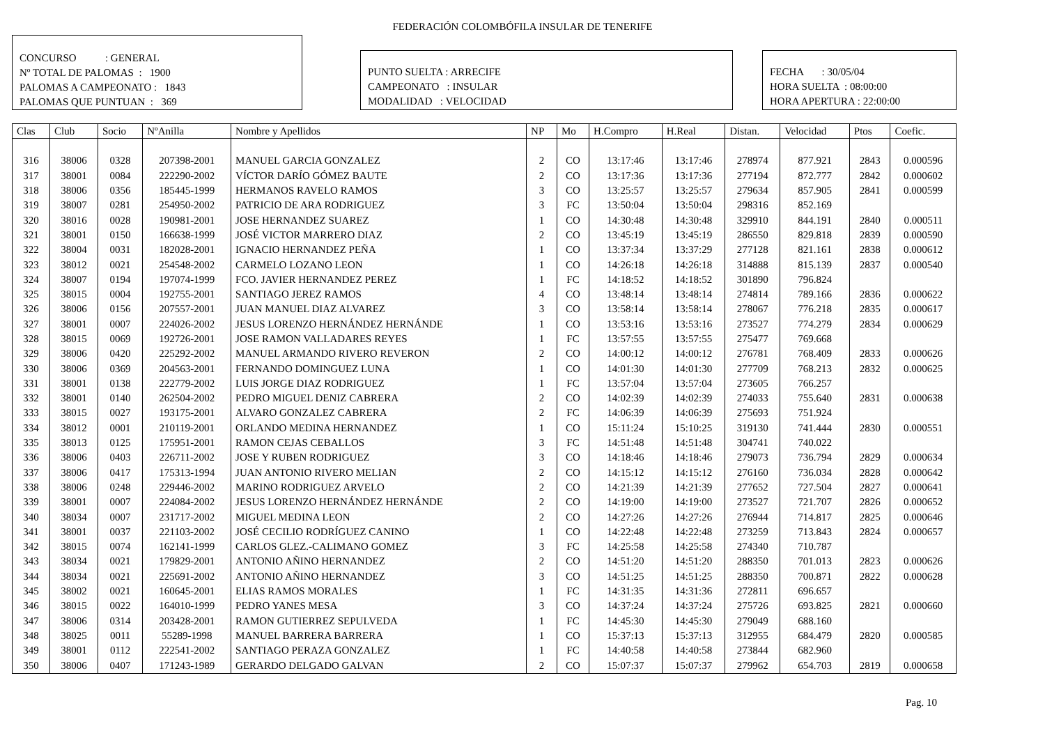FEDERACIÓN COLOMBÓFILA INSULAR DE TENERIFE
CONCURSO : GENERAL
Nº TOTAL DE PALOMAS : 1900
PALOMAS A CAMPEONATO : 1843
PALOMAS QUE PUNTUAN : 369
PUNTO SUELTA : ARRECIFE
CAMPEONATO : INSULAR
MODALIDAD : VELOCIDAD
FECHA : 30/05/04
HORA SUELTA : 08:00:00
HORA APERTURA : 22:00:00
| Clas | Club | Socio | NºAnilla | Nombre y Apellidos | NP | Mo | H.Compro | H.Real | Distan. | Velocidad | Ptos | Coefic. |
| --- | --- | --- | --- | --- | --- | --- | --- | --- | --- | --- | --- | --- |
| 316 | 38006 | 0328 | 207398-2001 | MANUEL GARCIA GONZALEZ | 2 | CO | 13:17:46 | 13:17:46 | 278974 | 877.921 | 2843 | 0.000596 |
| 317 | 38001 | 0084 | 222290-2002 | VÍCTOR DARÍO GÓMEZ BAUTE | 2 | CO | 13:17:36 | 13:17:36 | 277194 | 872.777 | 2842 | 0.000602 |
| 318 | 38006 | 0356 | 185445-1999 | HERMANOS RAVELO RAMOS | 3 | CO | 13:25:57 | 13:25:57 | 279634 | 857.905 | 2841 | 0.000599 |
| 319 | 38007 | 0281 | 254950-2002 | PATRICIO DE ARA RODRIGUEZ | 3 | FC | 13:50:04 | 13:50:04 | 298316 | 852.169 | | |
| 320 | 38016 | 0028 | 190981-2001 | JOSE HERNANDEZ SUAREZ | 1 | CO | 14:30:48 | 14:30:48 | 329910 | 844.191 | 2840 | 0.000511 |
| 321 | 38001 | 0150 | 166638-1999 | JOSÉ VICTOR MARRERO DIAZ | 2 | CO | 13:45:19 | 13:45:19 | 286550 | 829.818 | 2839 | 0.000590 |
| 322 | 38004 | 0031 | 182028-2001 | IGNACIO HERNANDEZ PEÑA | 1 | CO | 13:37:34 | 13:37:29 | 277128 | 821.161 | 2838 | 0.000612 |
| 323 | 38012 | 0021 | 254548-2002 | CARMELO LOZANO LEON | 1 | CO | 14:26:18 | 14:26:18 | 314888 | 815.139 | 2837 | 0.000540 |
| 324 | 38007 | 0194 | 197074-1999 | FCO. JAVIER HERNANDEZ PEREZ | 1 | FC | 14:18:52 | 14:18:52 | 301890 | 796.824 | | |
| 325 | 38015 | 0004 | 192755-2001 | SANTIAGO JEREZ RAMOS | 4 | CO | 13:48:14 | 13:48:14 | 274814 | 789.166 | 2836 | 0.000622 |
| 326 | 38006 | 0156 | 207557-2001 | JUAN MANUEL DIAZ ALVAREZ | 3 | CO | 13:58:14 | 13:58:14 | 278067 | 776.218 | 2835 | 0.000617 |
| 327 | 38001 | 0007 | 224026-2002 | JESUS LORENZO HERNÁNDEZ HERNÁNDE | 1 | CO | 13:53:16 | 13:53:16 | 273527 | 774.279 | 2834 | 0.000629 |
| 328 | 38015 | 0069 | 192726-2001 | JOSE RAMON VALLADARES REYES | 1 | FC | 13:57:55 | 13:57:55 | 275477 | 769.668 | | |
| 329 | 38006 | 0420 | 225292-2002 | MANUEL ARMANDO RIVERO REVERON | 2 | CO | 14:00:12 | 14:00:12 | 276781 | 768.409 | 2833 | 0.000626 |
| 330 | 38006 | 0369 | 204563-2001 | FERNANDO DOMINGUEZ LUNA | 1 | CO | 14:01:30 | 14:01:30 | 277709 | 768.213 | 2832 | 0.000625 |
| 331 | 38001 | 0138 | 222779-2002 | LUIS JORGE DIAZ RODRIGUEZ | 1 | FC | 13:57:04 | 13:57:04 | 273605 | 766.257 | | |
| 332 | 38001 | 0140 | 262504-2002 | PEDRO MIGUEL DENIZ CABRERA | 2 | CO | 14:02:39 | 14:02:39 | 274033 | 755.640 | 2831 | 0.000638 |
| 333 | 38015 | 0027 | 193175-2001 | ALVARO GONZALEZ CABRERA | 2 | FC | 14:06:39 | 14:06:39 | 275693 | 751.924 | | |
| 334 | 38012 | 0001 | 210119-2001 | ORLANDO MEDINA HERNANDEZ | 1 | CO | 15:11:24 | 15:10:25 | 319130 | 741.444 | 2830 | 0.000551 |
| 335 | 38013 | 0125 | 175951-2001 | RAMON CEJAS CEBALLOS | 3 | FC | 14:51:48 | 14:51:48 | 304741 | 740.022 | | |
| 336 | 38006 | 0403 | 226711-2002 | JOSE Y RUBEN RODRIGUEZ | 3 | CO | 14:18:46 | 14:18:46 | 279073 | 736.794 | 2829 | 0.000634 |
| 337 | 38006 | 0417 | 175313-1994 | JUAN ANTONIO RIVERO MELIAN | 2 | CO | 14:15:12 | 14:15:12 | 276160 | 736.034 | 2828 | 0.000642 |
| 338 | 38006 | 0248 | 229446-2002 | MARINO RODRIGUEZ ARVELO | 2 | CO | 14:21:39 | 14:21:39 | 277652 | 727.504 | 2827 | 0.000641 |
| 339 | 38001 | 0007 | 224084-2002 | JESUS LORENZO HERNÁNDEZ HERNÁNDE | 2 | CO | 14:19:00 | 14:19:00 | 273527 | 721.707 | 2826 | 0.000652 |
| 340 | 38034 | 0007 | 231717-2002 | MIGUEL MEDINA LEON | 2 | CO | 14:27:26 | 14:27:26 | 276944 | 714.817 | 2825 | 0.000646 |
| 341 | 38001 | 0037 | 221103-2002 | JOSÉ CECILIO RODRÍGUEZ CANINO | 1 | CO | 14:22:48 | 14:22:48 | 273259 | 713.843 | 2824 | 0.000657 |
| 342 | 38015 | 0074 | 162141-1999 | CARLOS GLEZ.-CALIMANO GOMEZ | 3 | FC | 14:25:58 | 14:25:58 | 274340 | 710.787 | | |
| 343 | 38034 | 0021 | 179829-2001 | ANTONIO AÑINO HERNANDEZ | 2 | CO | 14:51:20 | 14:51:20 | 288350 | 701.013 | 2823 | 0.000626 |
| 344 | 38034 | 0021 | 225691-2002 | ANTONIO AÑINO HERNANDEZ | 3 | CO | 14:51:25 | 14:51:25 | 288350 | 700.871 | 2822 | 0.000628 |
| 345 | 38002 | 0021 | 160645-2001 | ELIAS RAMOS MORALES | 1 | FC | 14:31:35 | 14:31:36 | 272811 | 696.657 | | |
| 346 | 38015 | 0022 | 164010-1999 | PEDRO YANES MESA | 3 | CO | 14:37:24 | 14:37:24 | 275726 | 693.825 | 2821 | 0.000660 |
| 347 | 38006 | 0314 | 203428-2001 | RAMON GUTIERREZ SEPULVEDA | 1 | FC | 14:45:30 | 14:45:30 | 279049 | 688.160 | | |
| 348 | 38025 | 0011 | 55289-1998 | MANUEL BARRERA BARRERA | 1 | CO | 15:37:13 | 15:37:13 | 312955 | 684.479 | 2820 | 0.000585 |
| 349 | 38001 | 0112 | 222541-2002 | SANTIAGO PERAZA GONZALEZ | 1 | FC | 14:40:58 | 14:40:58 | 273844 | 682.960 | | |
| 350 | 38006 | 0407 | 171243-1989 | GERARDO DELGADO GALVAN | 2 | CO | 15:07:37 | 15:07:37 | 279962 | 654.703 | 2819 | 0.000658 |
Pag. 10